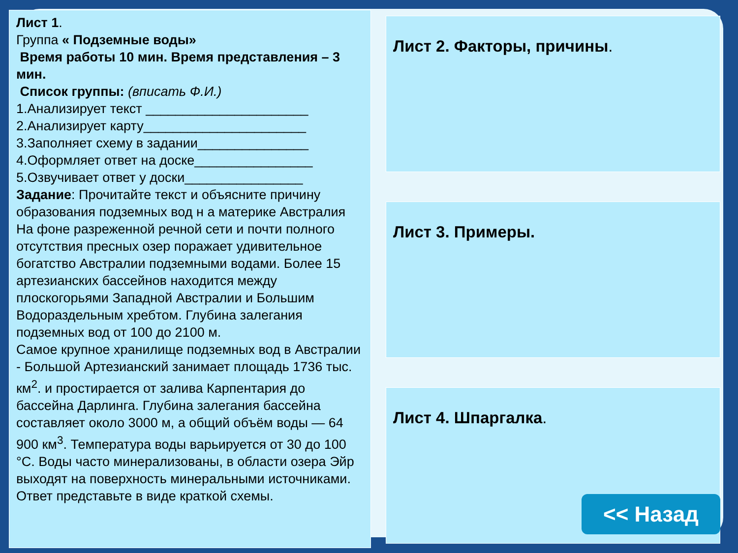Лист 1.
Группа « Подземные воды»
Время работы 10 мин. Время представления – 3 мин.
Список группы: (вписать Ф.И.)
1.Анализирует текст ______________________
2.Анализирует карту______________________
3.Заполняет схему в задании_______________
4.Оформляет ответ на доске________________
5.Озвучивает ответ у доски________________
Задание: Прочитайте текст и объясните причину образования подземных вод н а материке Австралия
На фоне разреженной речной сети и почти полного отсутствия пресных озер поражает удивительное богатство Австралии подземными водами. Более 15 артезианских бассейнов находится между плоскогорьями Западной Австралии и Большим Водораздельным хребтом. Глубина залегания подземных вод от 100 до 2100 м.
Самое крупное хранилище подземных вод в Австралии - Большой Артезианский занимает площадь 1736 тыс. км<sup>2</sup>. и простирается от залива Карпентария до бассейна Дарлинга. Глубина залегания бассейна составляет около 3000 м, а общий объём воды — 64 900 км<sup>3</sup>. Температура воды варьируется от 30 до 100 °C. Воды часто минерализованы, в области озера Эйр выходят на поверхность минеральными источниками.
Ответ представьте в виде краткой схемы.
Лист 2. Факторы, причины.
Лист 3. Примеры.
Лист 4. Шпаргалка.
<< Назад